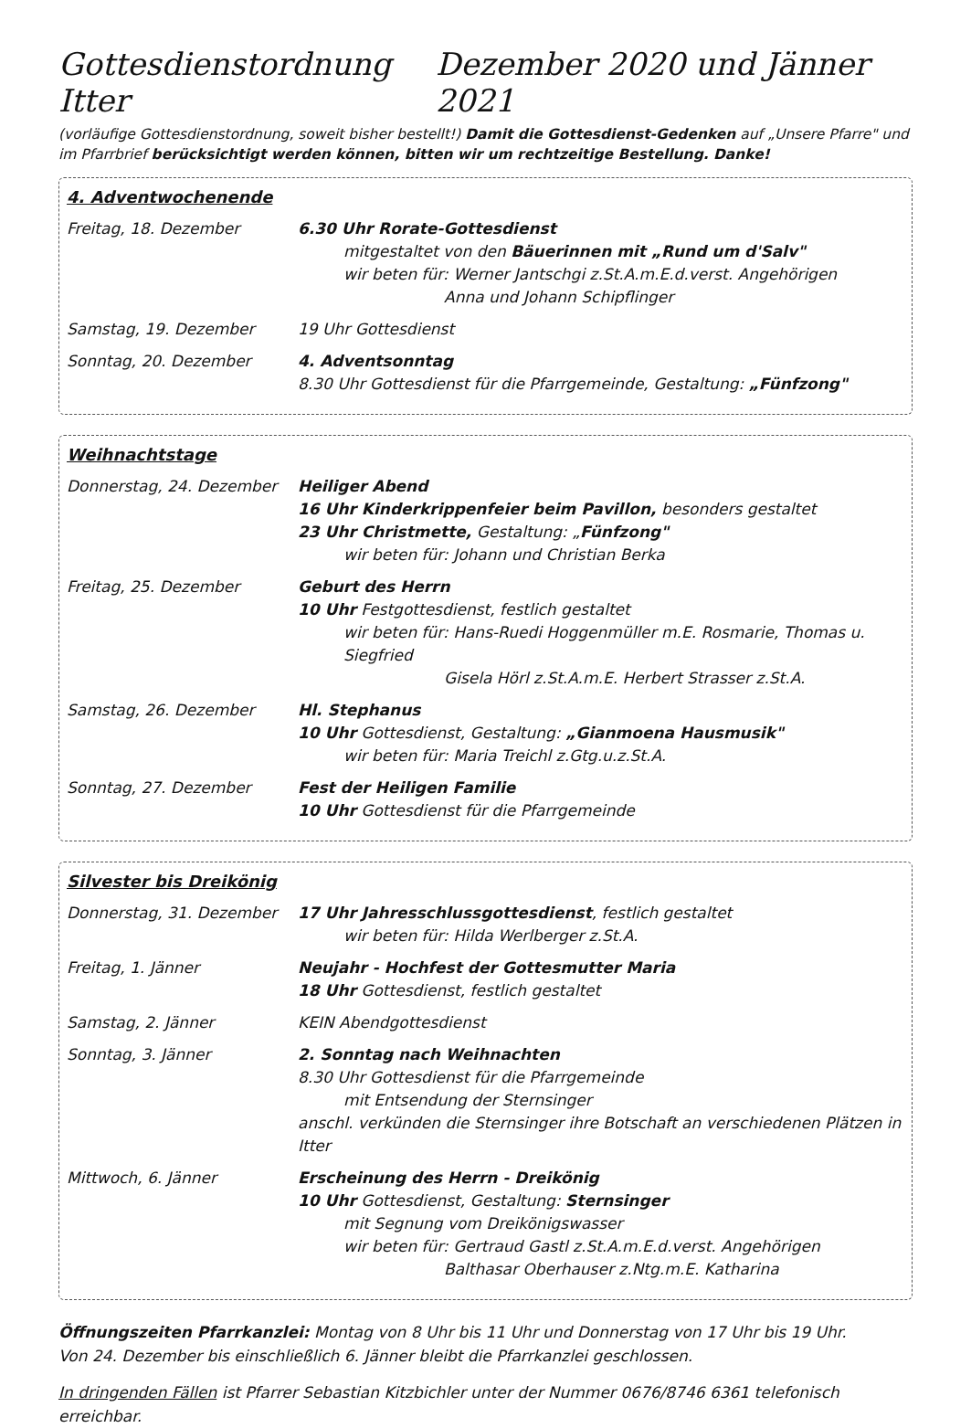Gottesdienstordnung Itter Dezember 2020 und Jänner 2021
(vorläufige Gottesdienstordnung, soweit bisher bestellt!) Damit die Gottesdienst-Gedenken auf „Unsere Pfarre" und im Pfarrbrief berücksichtigt werden können, bitten wir um rechtzeitige Bestellung. Danke!
4. Adventwochenende
Freitag, 18. Dezember 6.30 Uhr Rorate-Gottesdienst
mitgestaltet von den Bäuerinnen mit „Rund um d'Salv"
wir beten für: Werner Jantschgi z.St.A.m.E.d.verst. Angehörigen
Anna und Johann Schipflinger
Samstag, 19. Dezember 19 Uhr Gottesdienst
Sonntag, 20. Dezember 4. Adventsonntag
8.30 Uhr Gottesdienst für die Pfarrgemeinde, Gestaltung: „Fünfzong"
Weihnachtstage
Donnerstag, 24. Dezember Heiliger Abend
16 Uhr Kinderkrippenfeier beim Pavillon, besonders gestaltet
23 Uhr Christmette, Gestaltung: „Fünfzong"
wir beten für: Johann und Christian Berka
Freitag, 25. Dezember Geburt des Herrn
10 Uhr Festgottesdienst, festlich gestaltet
wir beten für: Hans-Ruedi Hoggenmüller m.E. Rosmarie, Thomas u. Siegfried
Gisela Hörl z.St.A.m.E. Herbert Strasser z.St.A.
Samstag, 26. Dezember Hl. Stephanus
10 Uhr Gottesdienst, Gestaltung: „Gianmoena Hausmusik"
wir beten für: Maria Treichl z.Gtg.u.z.St.A.
Sonntag, 27. Dezember Fest der Heiligen Familie
10 Uhr Gottesdienst für die Pfarrgemeinde
Silvester bis Dreikönig
Donnerstag, 31. Dezember 17 Uhr Jahresschlussgottesdienst, festlich gestaltet
wir beten für: Hilda Werlberger z.St.A.
Freitag, 1. Jänner Neujahr - Hochfest der Gottesmutter Maria
18 Uhr Gottesdienst, festlich gestaltet
Samstag, 2. Jänner KEIN Abendgottesdienst
Sonntag, 3. Jänner 2. Sonntag nach Weihnachten
8.30 Uhr Gottesdienst für die Pfarrgemeinde
mit Entsendung der Sternsinger
anschl. verkünden die Sternsinger ihre Botschaft an verschiedenen Plätzen in Itter
Mittwoch, 6. Jänner Erscheinung des Herrn - Dreikönig
10 Uhr Gottesdienst, Gestaltung: Sternsinger
mit Segnung vom Dreikönigswasser
wir beten für: Gertraud Gastl z.St.A.m.E.d.verst. Angehörigen
Balthasar Oberhauser z.Ntg.m.E. Katharina
Öffnungszeiten Pfarrkanzlei: Montag von 8 Uhr bis 11 Uhr und Donnerstag von 17 Uhr bis 19 Uhr.
Von 24. Dezember bis einschließlich 6. Jänner bleibt die Pfarrkanzlei geschlossen.
In dringenden Fällen ist Pfarrer Sebastian Kitzbichler unter der Nummer 0676/8746 6361 telefonisch erreichbar.